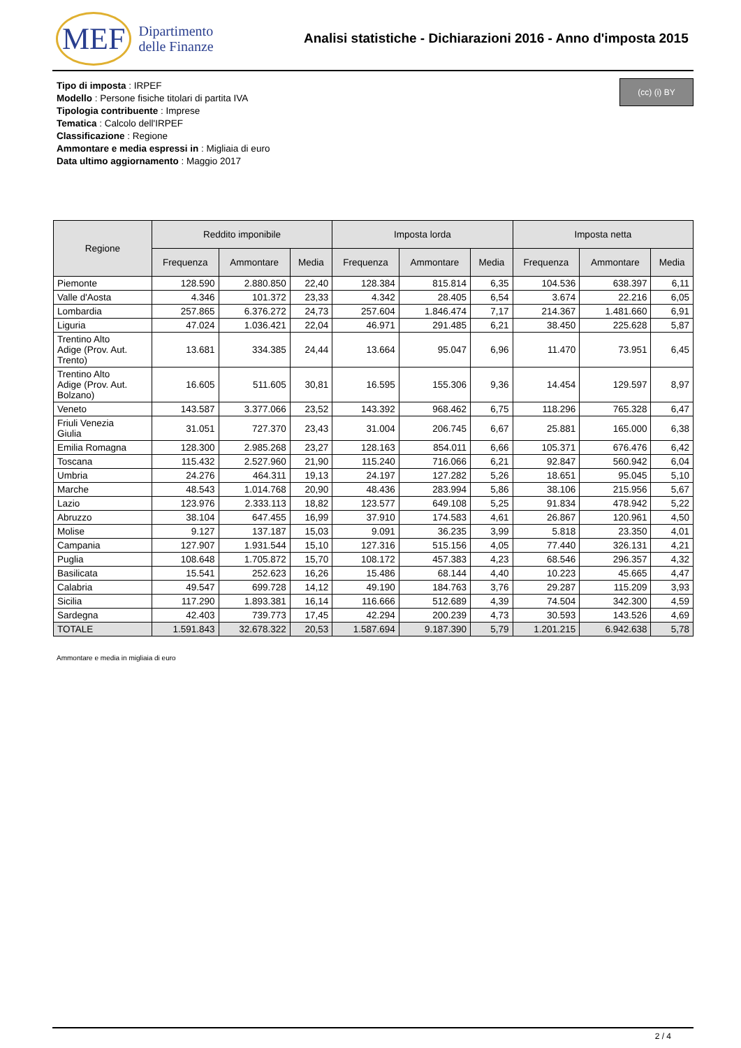MEF Dipartimento
delle Finanze
Analisi statistiche - Dichiarazioni 2016 - Anno d'imposta 2015
Tipo di imposta : IRPEF
Modello : Persone fisiche titolari di partita IVA
Tipologia contribuente : Imprese
Tematica : Calcolo dell'IRPEF
Classificazione : Regione
Ammontare e media espressi in : Migliaia di euro
Data ultimo aggiornamento : Maggio 2017
(cc) (i) BY
| Regione | Reddito imponibile | | | Imposta lorda | | | Imposta netta | | |
| --- | --- | --- | --- | --- | --- | --- | --- | --- | --- |
| | Frequenza | Ammontare | Media | Frequenza | Ammontare | Media | Frequenza | Ammontare | Media |
| Piemonte | 128.590 | 2.880.850 | 22,40 | 128.384 | 815.814 | 6,35 | 104.536 | 638.397 | 6,11 |
| Valle d'Aosta | 4.346 | 101.372 | 23,33 | 4.342 | 28.405 | 6,54 | 3.674 | 22.216 | 6,05 |
| Lombardia | 257.865 | 6.376.272 | 24,73 | 257.604 | 1.846.474 | 7,17 | 214.367 | 1.481.660 | 6,91 |
| Liguria | 47.024 | 1.036.421 | 22,04 | 46.971 | 291.485 | 6,21 | 38.450 | 225.628 | 5,87 |
| Trentino Alto Adige (Prov. Aut. Trento) | 13.681 | 334.385 | 24,44 | 13.664 | 95.047 | 6,96 | 11.470 | 73.951 | 6,45 |
| Trentino Alto Adige (Prov. Aut. Bolzano) | 16.605 | 511.605 | 30,81 | 16.595 | 155.306 | 9,36 | 14.454 | 129.597 | 8,97 |
| Veneto | 143.587 | 3.377.066 | 23,52 | 143.392 | 968.462 | 6,75 | 118.296 | 765.328 | 6,47 |
| Friuli Venezia Giulia | 31.051 | 727.370 | 23,43 | 31.004 | 206.745 | 6,67 | 25.881 | 165.000 | 6,38 |
| Emilia Romagna | 128.300 | 2.985.268 | 23,27 | 128.163 | 854.011 | 6,66 | 105.371 | 676.476 | 6,42 |
| Toscana | 115.432 | 2.527.960 | 21,90 | 115.240 | 716.066 | 6,21 | 92.847 | 560.942 | 6,04 |
| Umbria | 24.276 | 464.311 | 19,13 | 24.197 | 127.282 | 5,26 | 18.651 | 95.045 | 5,10 |
| Marche | 48.543 | 1.014.768 | 20,90 | 48.436 | 283.994 | 5,86 | 38.106 | 215.956 | 5,67 |
| Lazio | 123.976 | 2.333.113 | 18,82 | 123.577 | 649.108 | 5,25 | 91.834 | 478.942 | 5,22 |
| Abruzzo | 38.104 | 647.455 | 16,99 | 37.910 | 174.583 | 4,61 | 26.867 | 120.961 | 4,50 |
| Molise | 9.127 | 137.187 | 15,03 | 9.091 | 36.235 | 3,99 | 5.818 | 23.350 | 4,01 |
| Campania | 127.907 | 1.931.544 | 15,10 | 127.316 | 515.156 | 4,05 | 77.440 | 326.131 | 4,21 |
| Puglia | 108.648 | 1.705.872 | 15,70 | 108.172 | 457.383 | 4,23 | 68.546 | 296.357 | 4,32 |
| Basilicata | 15.541 | 252.623 | 16,26 | 15.486 | 68.144 | 4,40 | 10.223 | 45.665 | 4,47 |
| Calabria | 49.547 | 699.728 | 14,12 | 49.190 | 184.763 | 3,76 | 29.287 | 115.209 | 3,93 |
| Sicilia | 117.290 | 1.893.381 | 16,14 | 116.666 | 512.689 | 4,39 | 74.504 | 342.300 | 4,59 |
| Sardegna | 42.403 | 739.773 | 17,45 | 42.294 | 200.239 | 4,73 | 30.593 | 143.526 | 4,69 |
| TOTALE | 1.591.843 | 32.678.322 | 20,53 | 1.587.694 | 9.187.390 | 5,79 | 1.201.215 | 6.942.638 | 5,78 |
Ammontare e media in migliaia di euro
2 / 4